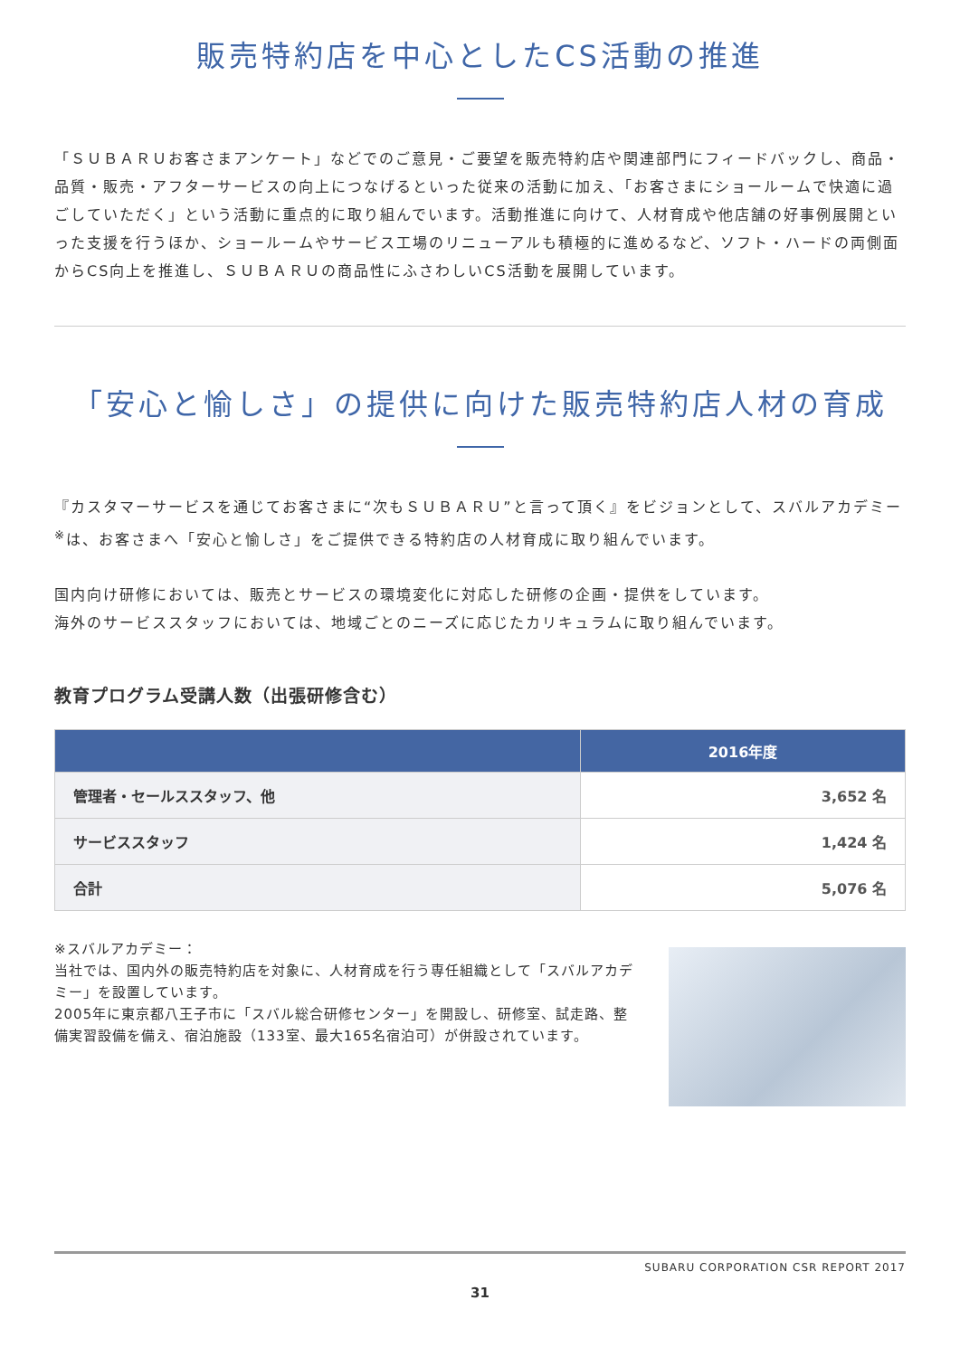販売特約店を中心としたCS活動の推進
「ＳＵＢＡＲＵお客さまアンケート」などでのご意見・ご要望を販売特約店や関連部門にフィードバックし、商品・品質・販売・アフターサービスの向上につなげるといった従来の活動に加え、「お客さまにショールームで快適に過ごしていただく」という活動に重点的に取り組んでいます。活動推進に向けて、人材育成や他店舗の好事例展開といった支援を行うほか、ショールームやサービス工場のリニューアルも積極的に進めるなど、ソフト・ハードの両側面からCS向上を推進し、ＳＵＢＡＲＵの商品性にふさわしいCS活動を展開しています。
「安心と愉しさ」の提供に向けた販売特約店人材の育成
『カスタマーサービスを通じてお客さまに“次もＳＵＢＡＲＵ”と言って頂く』をビジョンとして、スバルアカデミー<sup>※</sup>は、お客さまへ「安心と愉しさ」をご提供できる特約店の人材育成に取り組んでいます。
国内向け研修においては、販売とサービスの環境変化に対応した研修の企画・提供をしています。
海外のサービススタッフにおいては、地域ごとのニーズに応じたカリキュラムに取り組んでいます。
教育プログラム受講人数（出張研修含む）
| | 2016年度 |
| --- | --- |
| 管理者・セールススタッフ、他 | 3,652 名 |
| サービススタッフ | 1,424 名 |
| 合計 | 5,076 名 |
※スバルアカデミー：
当社では、国内外の販売特約店を対象に、人材育成を行う専任組織として「スバルアカデミー」を設置しています。
2005年に東京都八王子市に「スバル総合研修センター」を開設し、研修室、試走路、整備実習設備を備え、宿泊施設（133室、最大165名宿泊可）が併設されています。
SUBARU CORPORATION CSR REPORT 2017
31